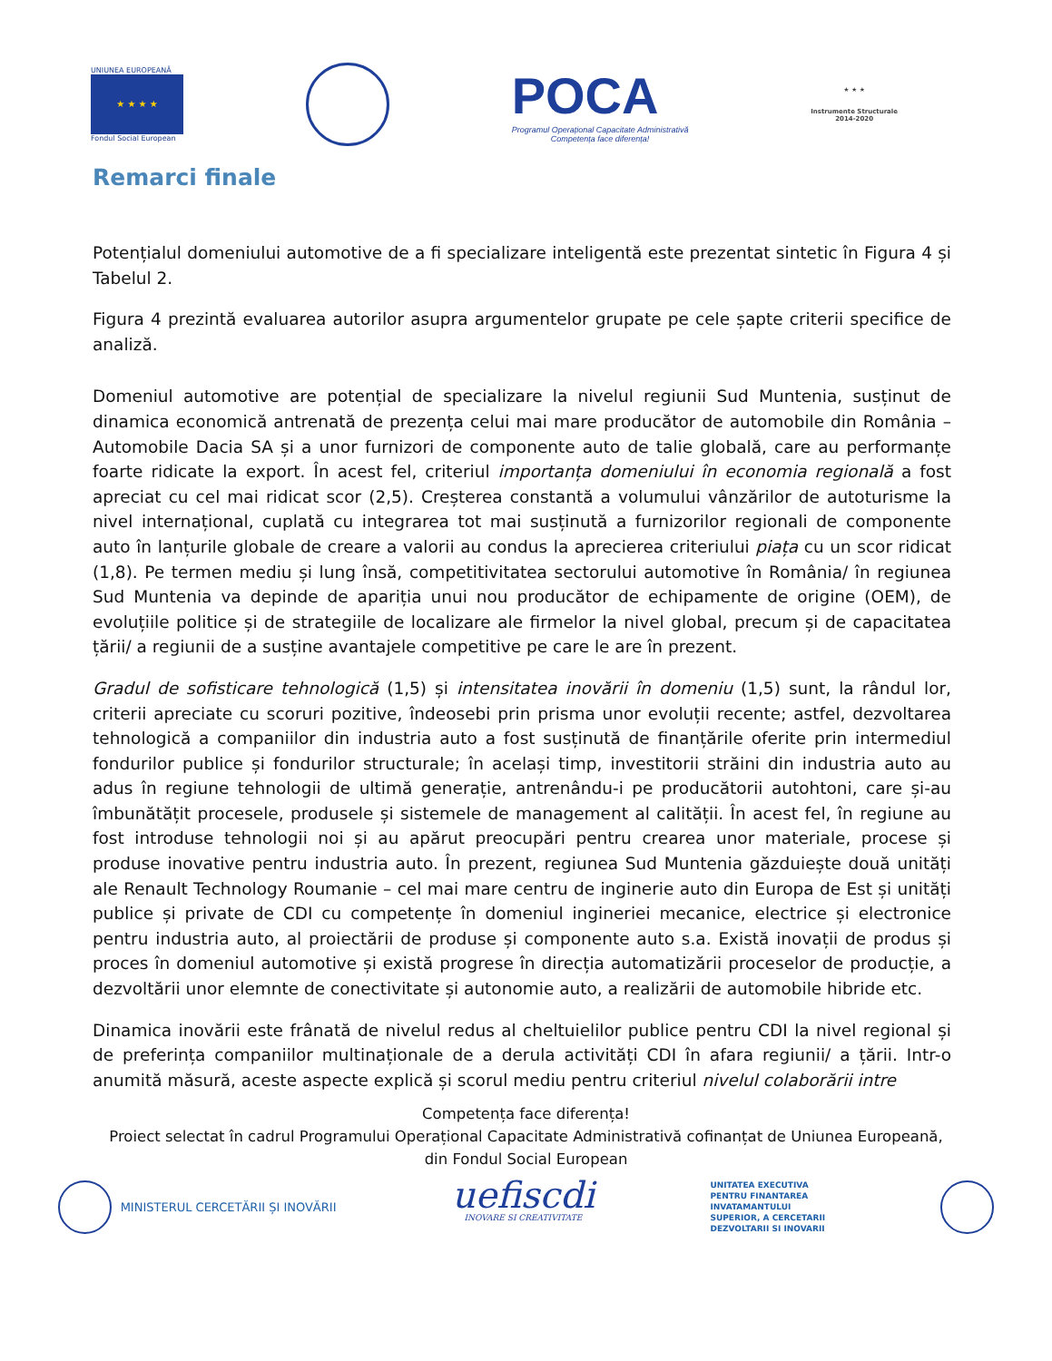UNIUNEA EUROPEANĂ
★ ★ ★ ★
Fondul Social European
POCA
Programul Operațional Capacitate Administrativă
Competența face diferența!
★ ★ ★
Instrumente Structurale
2014-2020
Remarci finale
Potențialul domeniului automotive de a fi specializare inteligentă este prezentat sintetic în Figura 4 și Tabelul 2.
Figura 4 prezintă evaluarea autorilor asupra argumentelor grupate pe cele șapte criterii specifice de analiză.
Domeniul automotive are potențial de specializare la nivelul regiunii Sud Muntenia, susținut de dinamica economică antrenată de prezența celui mai mare producător de automobile din România – Automobile Dacia SA și a unor furnizori de componente auto de talie globală, care au performanțe foarte ridicate la export. În acest fel, criteriul importanța domeniului în economia regională a fost apreciat cu cel mai ridicat scor (2,5). Creșterea constantă a volumului vânzărilor de autoturisme la nivel internațional, cuplată cu integrarea tot mai susținută a furnizorilor regionali de componente auto în lanțurile globale de creare a valorii au condus la aprecierea criteriului piața cu un scor ridicat (1,8). Pe termen mediu și lung însă, competitivitatea sectorului automotive în România/ în regiunea Sud Muntenia va depinde de apariția unui nou producător de echipamente de origine (OEM), de evoluțiile politice și de strategiile de localizare ale firmelor la nivel global, precum și de capacitatea țării/ a regiunii de a susține avantajele competitive pe care le are în prezent.
Gradul de sofisticare tehnologică (1,5) și intensitatea inovării în domeniu (1,5) sunt, la rândul lor, criterii apreciate cu scoruri pozitive, îndeosebi prin prisma unor evoluții recente; astfel, dezvoltarea tehnologică a companiilor din industria auto a fost susținută de finanțările oferite prin intermediul fondurilor publice și fondurilor structurale; în același timp, investitorii străini din industria auto au adus în regiune tehnologii de ultimă generație, antrenându-i pe producătorii autohtoni, care și-au îmbunătățit procesele, produsele și sistemele de management al calității. În acest fel, în regiune au fost introduse tehnologii noi și au apărut preocupări pentru crearea unor materiale, procese și produse inovative pentru industria auto. În prezent, regiunea Sud Muntenia găzduiește două unități ale Renault Technology Roumanie – cel mai mare centru de inginerie auto din Europa de Est și unități publice și private de CDI cu competențe în domeniul ingineriei mecanice, electrice și electronice pentru industria auto, al proiectării de produse și componente auto s.a. Există inovații de produs și proces în domeniul automotive și există progrese în direcția automatizării proceselor de producție, a dezvoltării unor elemnte de conectivitate și autonomie auto, a realizării de automobile hibride etc.
Dinamica inovării este frânată de nivelul redus al cheltuielilor publice pentru CDI la nivel regional și de preferința companiilor multinaționale de a derula activități CDI în afara regiunii/ a țării. Intr-o anumită măsură, aceste aspecte explică și scorul mediu pentru criteriul nivelul colaborării intre
Competența face diferența!
Proiect selectat în cadrul Programului Operațional Capacitate Administrativă cofinanțat de Uniunea Europeană,
din Fondul Social European
MINISTERUL CERCETĂRII ȘI INOVĂRII
uefiscdi
INOVARE SI CREATIVITATE
UNITATEA EXECUTIVA
PENTRU FINANTAREA
INVATAMANTULUI
SUPERIOR, A CERCETARII
DEZVOLTARII SI INOVARII